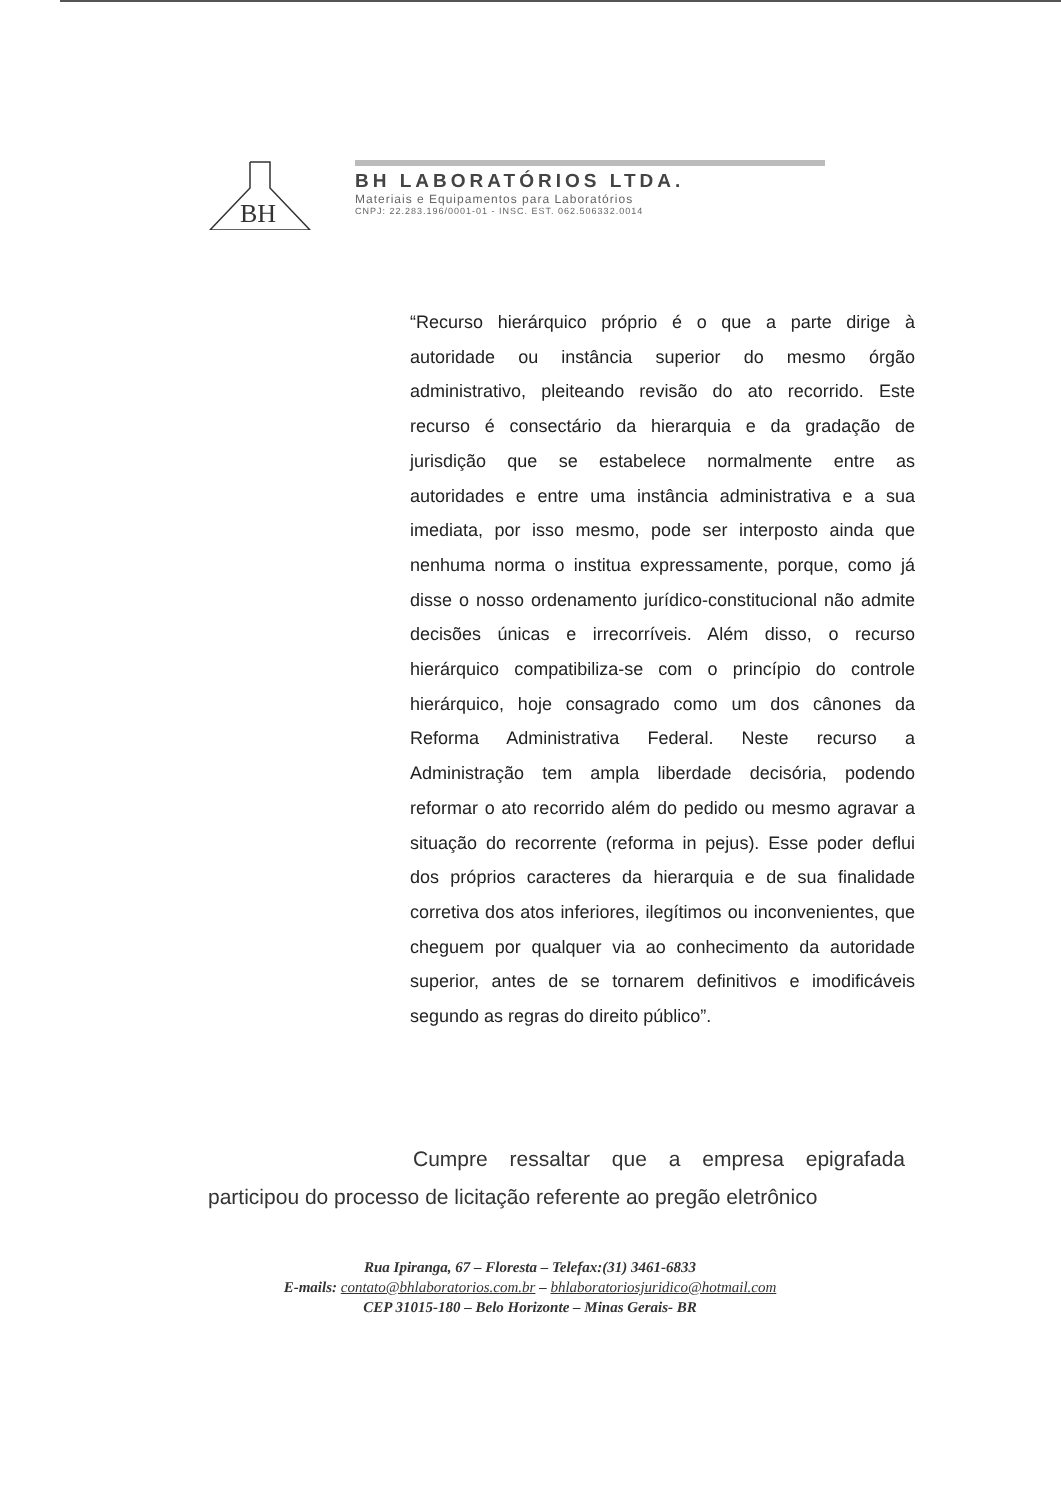BH
BH LABORATÓRIOS LTDA.
Materiais e Equipamentos para Laboratórios
CNPJ: 22.283.196/0001-01 - INSC. EST. 062.506332.0014
“Recurso hierárquico próprio é o que a parte dirige à autoridade ou instância superior do mesmo órgão administrativo, pleiteando revisão do ato recorrido. Este recurso é consectário da hierarquia e da gradação de jurisdição que se estabelece normalmente entre as autoridades e entre uma instância administrativa e a sua imediata, por isso mesmo, pode ser interposto ainda que nenhuma norma o institua expressamente, porque, como já disse o nosso ordenamento jurídico-constitucional não admite decisões únicas e irrecorríveis. Além disso, o recurso hierárquico compatibiliza-se com o princípio do controle hierárquico, hoje consagrado como um dos cânones da Reforma Administrativa Federal. Neste recurso a Administração tem ampla liberdade decisória, podendo reformar o ato recorrido além do pedido ou mesmo agravar a situação do recorrente (reforma in pejus). Esse poder deflui dos próprios caracteres da hierarquia e de sua finalidade corretiva dos atos inferiores, ilegítimos ou inconvenientes, que cheguem por qualquer via ao conhecimento da autoridade superior, antes de se tornarem definitivos e imodificáveis segundo as regras do direito público”.
Cumpre ressaltar que a empresa epigrafada participou do processo de licitação referente ao pregão eletrônico
Rua Ipiranga, 67 – Floresta – Telefax:(31) 3461-6833
E-mails: contato@bhlaboratorios.com.br – bhlaboratoriosjuridico@hotmail.com
CEP 31015-180 – Belo Horizonte – Minas Gerais- BR